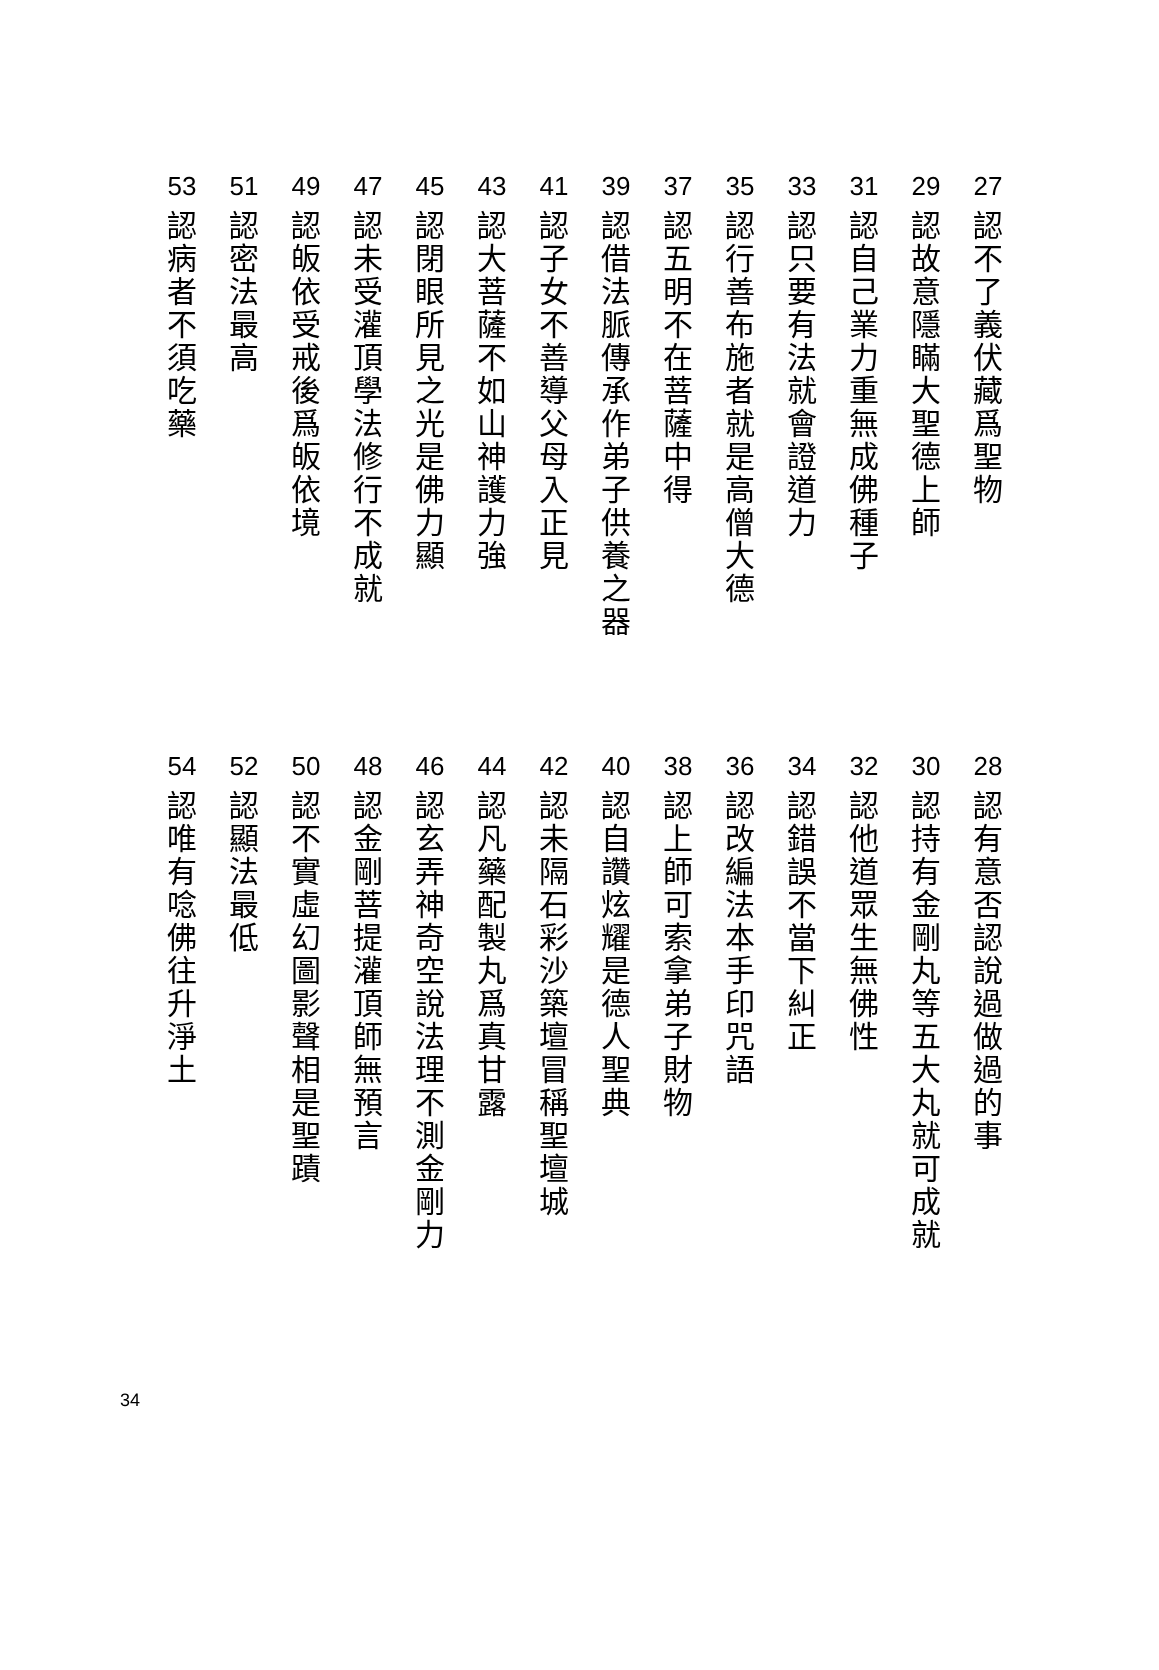27
認
不
了
義
伏
藏
爲
聖
物
29
認
故
意
隱
瞞
大
聖
德
上
師
31
認
自
己
業
力
重
無
成
佛
種
子
33
認
只
要
有
法
就
會
證
道
力
35
認
行
善
布
施
者
就
是
高
僧
大
德
37
認
五
明
不
在
菩
薩
中
得
39
認
借
法
脈
傳
承
作
弟
子
供
養
之
器
41
認
子
女
不
善
導
父
母
入
正
見
43
認
大
菩
薩
不
如
山
神
護
力
強
45
認
閉
眼
所
見
之
光
是
佛
力
顯
47
認
未
受
灌
頂
學
法
修
行
不
成
就
49
認
皈
依
受
戒
後
爲
皈
依
境
51
認
密
法
最
高
53
認
病
者
不
須
吃
藥
28
認
有
意
否
認
說
過
做
過
的
事
30
認
持
有
金
剛
丸
等
五
大
丸
就
可
成
就
32
認
他
道
眾
生
無
佛
性
34
認
錯
誤
不
當
下
糾
正
36
認
改
編
法
本
手
印
咒
語
38
認
上
師
可
索
拿
弟
子
財
物
40
認
自
讚
炫
耀
是
德
人
聖
典
42
認
未
隔
石
彩
沙
築
壇
冒
稱
聖
壇
城
44
認
凡
藥
配
製
丸
爲
真
甘
露
46
認
玄
弄
神
奇
空
說
法
理
不
測
金
剛
力
48
認
金
剛
菩
提
灌
頂
師
無
預
言
50
認
不
實
虛
幻
圖
影
聲
相
是
聖
蹟
52
認
顯
法
最
低
54
認
唯
有
唸
佛
往
升
淨
土
34